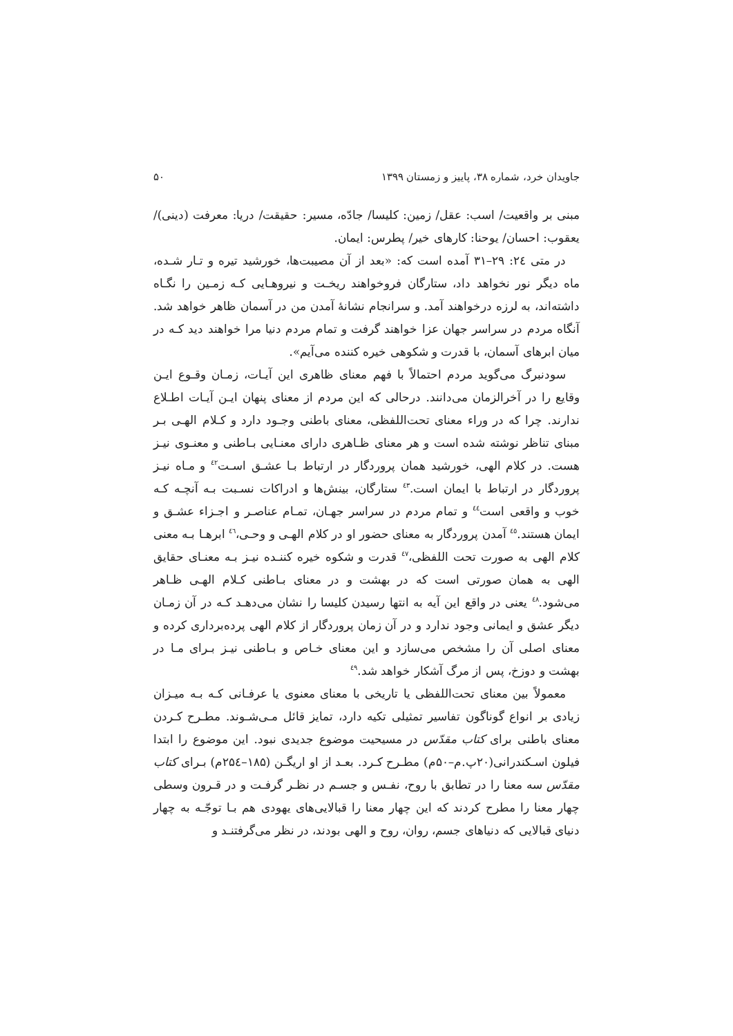جاویدان خرد، شماره ۳۸، پاییز و زمستان ۱۳۹۹ ۵۰
مبنی بر واقعیت/ اسب: عقل/ زمین: کلیسا/ جادّه، مسیر: حقیقت/ دریا: معرفت (دینی)/ یعقوب: احسان/ یوحنا: کارهای خیر/ پطرس: ایمان.
در متی ۲٤: ۲۹–۳۱ آمده است که: «بعد از آن مصیبت‌ها، خورشید تیره و تـار شـده، ماه دیگر نور نخواهد داد، ستارگان فروخواهند ریخـت و نیروهـایی کـه زمـین را نگـاه داشته‌اند، به لرزه درخواهند آمد. و سرانجام نشانهٔ آمدن من در آسمان ظاهر خواهد شد. آنگاه مردم در سراسر جهان عزا خواهند گرفت و تمام مردم دنیا مرا خواهند دید کـه در میان ابرهای آسمان، با قدرت و شکوهی خیره کننده می‌آیم».
سودنبرگ می‌گوید مردم احتمالاً با فهم معنای ظاهری این آیـات، زمـان وقـوع ایـن وقایع را در آخرالزمان می‌دانند. درحالی که این مردم از معنای پنهان ایـن آیـات اطـلاع ندارند. چرا که در وراء معنای تحت‌اللفظی، معنای باطنی وجـود دارد و کـلام الهـی بـر مبنای تناظر نوشته شده است و هر معنای ظـاهری دارای معنـایی بـاطنی و معنـوی نیـز هست. در کلام الهی، خورشید همان پروردگار در ارتباط بـا عشـق اسـت<sup>٤٢</sup> و مـاه نیـز پروردگار در ارتباط با ایمان است.<sup>٤٣</sup> ستارگان، بینش‌ها و ادراکات نسـبت بـه آنچـه کـه خوب و واقعی است<sup>٤٤</sup> و تمام مردم در سراسر جهـان، تمـام عناصـر و اجـزاء عشـق و ایمان هستند.<sup>٤٥</sup> آمدن پروردگار به معنای حضور او در کلام الهـی و وحـی،<sup>٤٦</sup> ابرهـا بـه معنی کلام الهی به صورت تحت اللفظی،<sup>٤٧</sup> قدرت و شکوه خیره کننـده نیـز بـه معنـای حقایق الهی به همان صورتی است که در بهشت و در معنای بـاطنی کـلام الهـی ظـاهر می‌شود.<sup>٤٨</sup> یعنی در واقع این آیه به انتها رسیدن کلیسا را نشان می‌دهـد کـه در آن زمـان دیگر عشق و ایمانی وجود ندارد و در آن زمان پروردگار از کلام الهی پرده‌برداری کرده و معنای اصلی آن را مشخص می‌سازد و این معنای خـاص و بـاطنی نیـز بـرای مـا در بهشت و دوزخ، پس از مرگ آشکار خواهد شد.<sup>٤٩</sup>
معمولاً بین معنای تحت‌اللفظی یا تاریخی با معنای معنوی یا عرفـانی کـه بـه میـزان زیادی بر انواع گوناگون تفاسیر تمثیلی تکیه دارد، تمایز قائل مـی‌شـوند. مطـرح کـردن معنای باطنی برای کتاب مقدّس در مسیحیت موضوع جدیدی نبود. این موضوع را ابتدا فیلون اسـکندرانی(۲۰پ.م–۵۰م) مطـرح کـرد. بعـد از او اریگـن (۱۸۵–۲۵٤م) بـرای کتاب مقدّس سه معنا را در تطابق با روح، نفـس و جسـم در نظـر گرفـت و در قـرون وسطی چهار معنا را مطرح کردند که این چهار معنا را قبالایی‌های یهودی هم بـا توجّـه به چهار دنیای قبالایی که دنیاهای جسم، روان، روح و الهی بودند، در نظر می‌گرفتنـد و